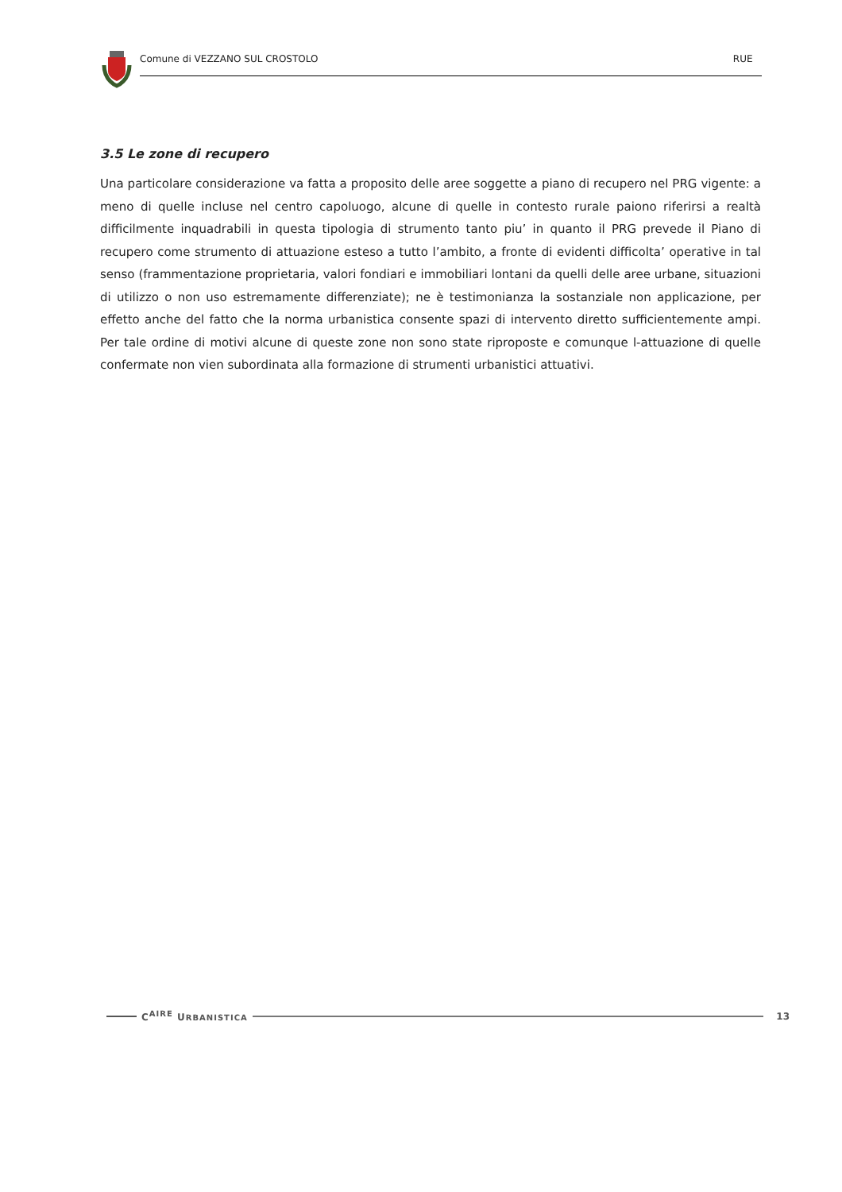Comune di VEZZANO SUL CROSTOLO RUE
3.5 Le zone di recupero
Una particolare considerazione va fatta a proposito delle aree soggette a piano di recupero nel PRG vigente: a meno di quelle incluse nel centro capoluogo, alcune di quelle in contesto rurale paiono riferirsi a realtà difficilmente inquadrabili in questa tipologia di strumento tanto piu’ in quanto il PRG prevede il Piano di recupero come strumento di attuazione esteso a tutto l’ambito, a fronte di evidenti difficolta’ operative in tal senso (frammentazione proprietaria, valori fondiari e immobiliari lontani da quelli delle aree urbane, situazioni di utilizzo o non uso estremamente differenziate); ne è testimonianza la sostanziale non applicazione, per effetto anche del fatto che la norma urbanistica consente spazi di intervento diretto sufficientemente ampi. Per tale ordine di motivi alcune di queste zone non sono state riproposte e comunque l-attuazione di quelle confermate non vien subordinata alla formazione di strumenti urbanistici attuativi.
C<sup>AIRE</sup> URBANISTICA
13